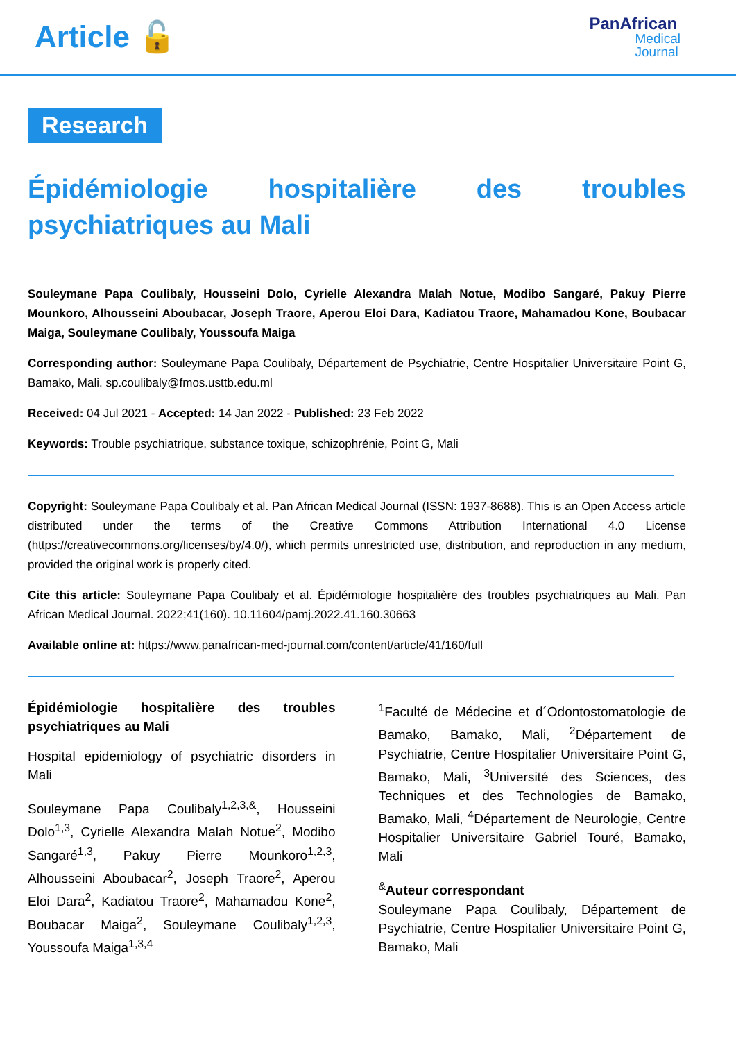Article 🔓
PanAfrican
Medical
Journal
Research
Épidémiologie hospitalière des troubles psychiatriques au Mali
Souleymane Papa Coulibaly, Housseini Dolo, Cyrielle Alexandra Malah Notue, Modibo Sangaré, Pakuy Pierre Mounkoro, Alhousseini Aboubacar, Joseph Traore, Aperou Eloi Dara, Kadiatou Traore, Mahamadou Kone, Boubacar Maiga, Souleymane Coulibaly, Youssoufa Maiga
Corresponding author: Souleymane Papa Coulibaly, Département de Psychiatrie, Centre Hospitalier Universitaire Point G, Bamako, Mali. sp.coulibaly@fmos.usttb.edu.ml
Received: 04 Jul 2021 - Accepted: 14 Jan 2022 - Published: 23 Feb 2022
Keywords: Trouble psychiatrique, substance toxique, schizophrénie, Point G, Mali
Copyright: Souleymane Papa Coulibaly et al. Pan African Medical Journal (ISSN: 1937-8688). This is an Open Access article distributed under the terms of the Creative Commons Attribution International 4.0 License (https://creativecommons.org/licenses/by/4.0/), which permits unrestricted use, distribution, and reproduction in any medium, provided the original work is properly cited.
Cite this article: Souleymane Papa Coulibaly et al. Épidémiologie hospitalière des troubles psychiatriques au Mali. Pan African Medical Journal. 2022;41(160). 10.11604/pamj.2022.41.160.30663
Available online at: https://www.panafrican-med-journal.com/content/article/41/160/full
Épidémiologie hospitalière des troubles psychiatriques au Mali
Hospital epidemiology of psychiatric disorders in Mali
Souleymane Papa Coulibaly<sup>1,2,3,&</sup>, Housseini Dolo<sup>1,3</sup>, Cyrielle Alexandra Malah Notue<sup>2</sup>, Modibo Sangaré<sup>1,3</sup>, Pakuy Pierre Mounkoro<sup>1,2,3</sup>, Alhousseini Aboubacar<sup>2</sup>, Joseph Traore<sup>2</sup>, Aperou Eloi Dara<sup>2</sup>, Kadiatou Traore<sup>2</sup>, Mahamadou Kone<sup>2</sup>, Boubacar Maiga<sup>2</sup>, Souleymane Coulibaly<sup>1,2,3</sup>, Youssoufa Maiga<sup>1,3,4</sup>
<sup>1</sup> Faculté de Médecine et d´Odontostomatologie de Bamako, Bamako, Mali, <sup>2</sup>Département de Psychiatrie, Centre Hospitalier Universitaire Point G, Bamako, Mali, <sup>3</sup>Université des Sciences, des Techniques et des Technologies de Bamako, Bamako, Mali, <sup>4</sup>Département de Neurologie, Centre Hospitalier Universitaire Gabriel Touré, Bamako, Mali
<sup>&</sup>Auteur correspondant
Souleymane Papa Coulibaly, Département de Psychiatrie, Centre Hospitalier Universitaire Point G, Bamako, Mali